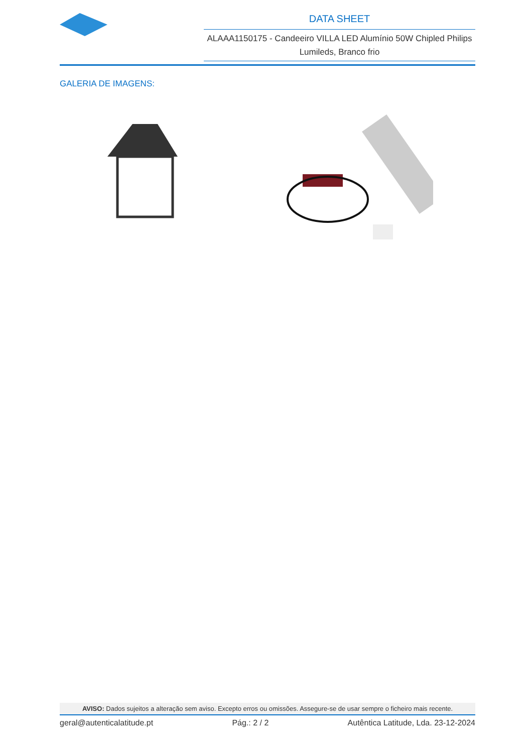DATA SHEET
ALAAA1150175 - Candeeiro VILLA LED Alumínio 50W Chipled Philips Lumileds, Branco frio
GALERIA DE IMAGENS:
AVISO: Dados sujeitos a alteração sem aviso. Excepto erros ou omissões. Assegure-se de usar sempre o ficheiro mais recente.
geral@autenticalatitude.pt Pág.: 2 / 2 Autêntica Latitude, Lda. 23-12-2024